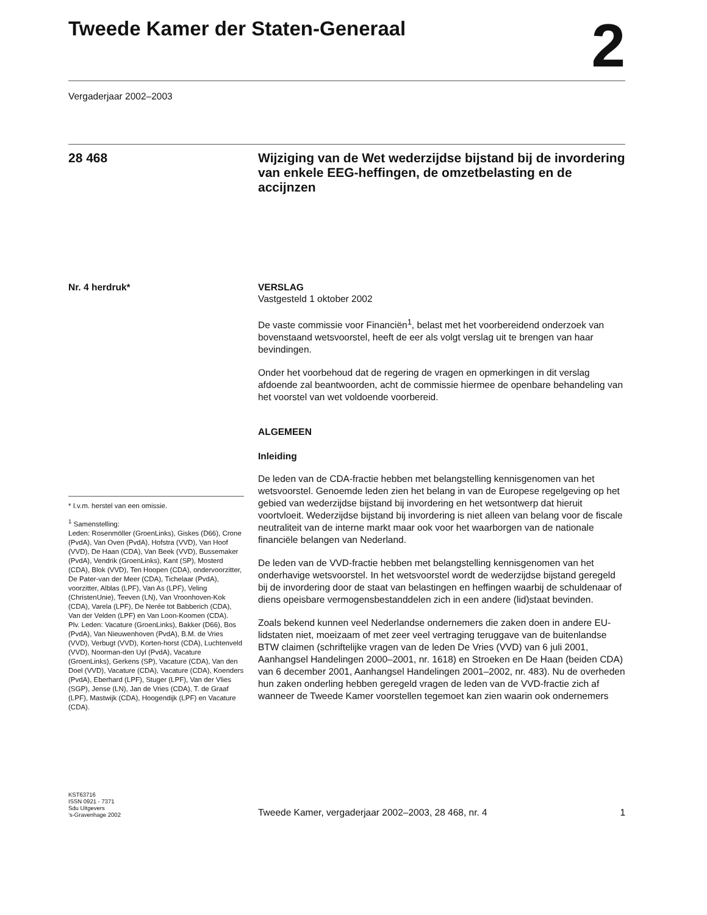Tweede Kamer der Staten-Generaal
2
Vergaderjaar 2002–2003
28 468
Wijziging van de Wet wederzijdse bijstand bij de invordering van enkele EEG-heffingen, de omzetbelasting en de accijnzen
Nr. 4 herdruk*
* I.v.m. herstel van een omissie.
<sup>1</sup> Samenstelling:
Leden: Rosenmöller (GroenLinks), Giskes (D66), Crone (PvdA), Van Oven (PvdA), Hofstra (VVD), Van Hoof (VVD), De Haan (CDA), Van Beek (VVD), Bussemaker (PvdA), Vendrik (GroenLinks), Kant (SP), Mosterd (CDA), Blok (VVD), Ten Hoopen (CDA), ondervoorzitter, De Pater-van der Meer (CDA), Tichelaar (PvdA), voorzitter, Alblas (LPF), Van As (LPF), Veling (ChristenUnie), Teeven (LN), Van Vroonhoven-Kok (CDA), Varela (LPF), De Nerée tot Babberich (CDA), Van der Velden (LPF) en Van Loon-Koomen (CDA).
Plv. Leden: Vacature (GroenLinks), Bakker (D66), Bos (PvdA), Van Nieuwenhoven (PvdA), B.M. de Vries (VVD), Verbugt (VVD), Korten-horst (CDA), Luchtenveld (VVD), Noorman-den Uyl (PvdA), Vacature (GroenLinks), Gerkens (SP), Vacature (CDA), Van den Doel (VVD), Vacature (CDA), Vacature (CDA), Koenders (PvdA), Eberhard (LPF), Stuger (LPF), Van der Vlies (SGP), Jense (LN), Jan de Vries (CDA), T. de Graaf (LPF), Mastwijk (CDA), Hoogendijk (LPF) en Vacature (CDA).
VERSLAG
Vastgesteld 1 oktober 2002
De vaste commissie voor Financiën<sup>1</sup>, belast met het voorbereidend onderzoek van bovenstaand wetsvoorstel, heeft de eer als volgt verslag uit te brengen van haar bevindingen.
Onder het voorbehoud dat de regering de vragen en opmerkingen in dit verslag afdoende zal beantwoorden, acht de commissie hiermee de openbare behandeling van het voorstel van wet voldoende voorbereid.
ALGEMEEN
Inleiding
De leden van de CDA-fractie hebben met belangstelling kennisgenomen van het wetsvoorstel. Genoemde leden zien het belang in van de Europese regelgeving op het gebied van wederzijdse bijstand bij invordering en het wetsontwerp dat hieruit voortvloeit. Wederzijdse bijstand bij invordering is niet alleen van belang voor de fiscale neutraliteit van de interne markt maar ook voor het waarborgen van de nationale financiële belangen van Nederland.
De leden van de VVD-fractie hebben met belangstelling kennisgenomen van het onderhavige wetsvoorstel. In het wetsvoorstel wordt de wederzijdse bijstand geregeld bij de invordering door de staat van belastingen en heffingen waarbij de schuldenaar of diens opeisbare vermogensbestanddelen zich in een andere (lid)staat bevinden.
Zoals bekend kunnen veel Nederlandse ondernemers die zaken doen in andere EU-lidstaten niet, moeizaam of met zeer veel vertraging teruggave van de buitenlandse BTW claimen (schriftelijke vragen van de leden De Vries (VVD) van 6 juli 2001, Aanhangsel Handelingen 2000–2001, nr. 1618) en Stroeken en De Haan (beiden CDA) van 6 december 2001, Aanhangsel Handelingen 2001–2002, nr. 483). Nu de overheden hun zaken onderling hebben geregeld vragen de leden van de VVD-fractie zich af wanneer de Tweede Kamer voorstellen tegemoet kan zien waarin ook ondernemers
KST63716
ISSN 0921 - 7371
Sdu Uitgevers
’s-Gravenhage 2002
Tweede Kamer, vergaderjaar 2002–2003, 28 468, nr. 4 1